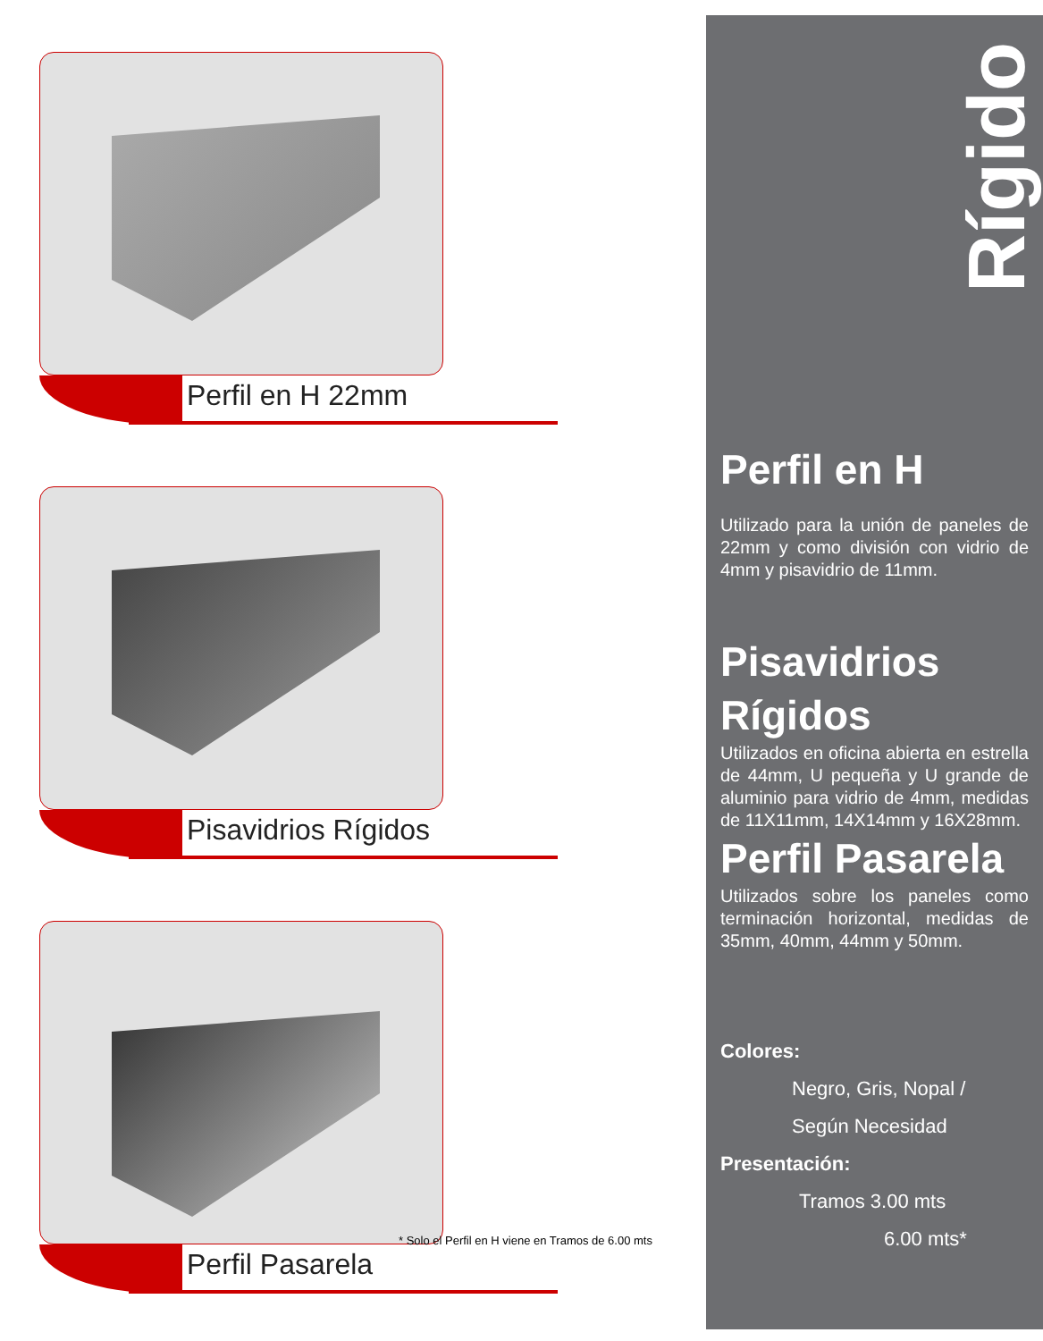Perfil en H 22mm
Pisavidrios Rígidos
Perfil Pasarela
* Solo el Perfil en H viene en Tramos de 6.00 mts
Rígido
Perfil en H
Utilizado para la unión de paneles de 22mm y como división con vidrio de 4mm y pisavidrio de 11mm.
Pisavidrios Rígidos
Utilizados en oficina abierta en estrella de 44mm, U pequeña y U grande de aluminio para vidrio de 4mm, medidas de 11X11mm, 14X14mm y 16X28mm.
Perfil Pasarela
Utilizados sobre los paneles como terminación horizontal, medidas de 35mm, 40mm, 44mm y 50mm.
Colores:
Negro, Gris, Nopal /
Según Necesidad
Presentación:
Tramos 3.00 mts
6.00 mts*